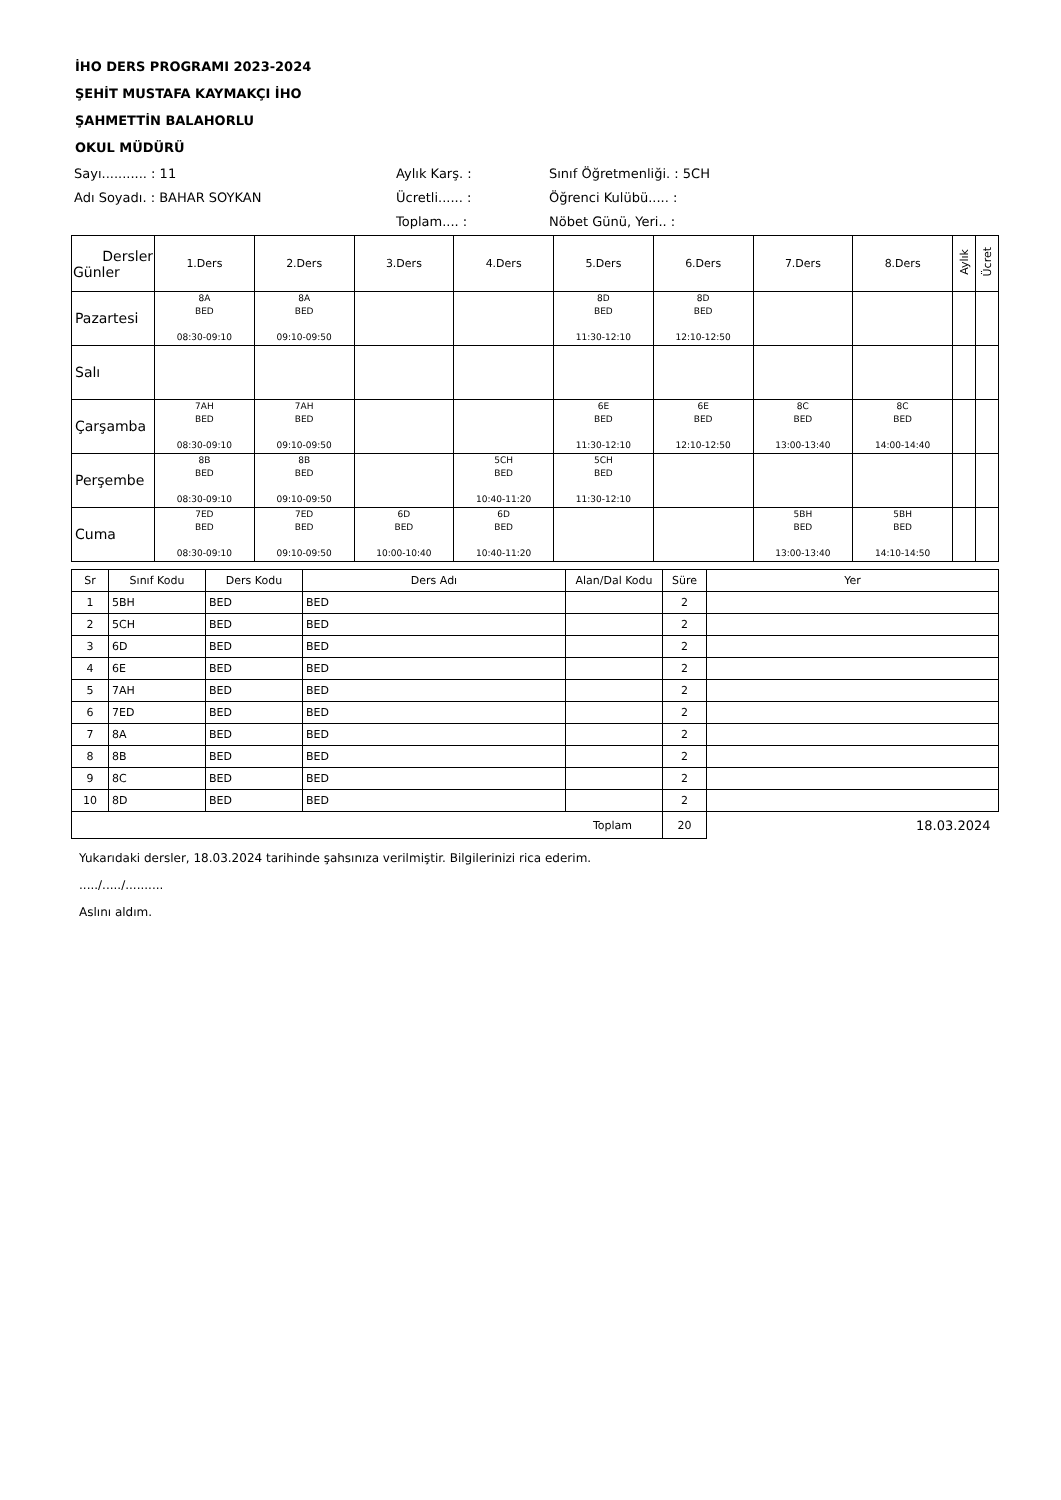İHO DERS PROGRAMI 2023-2024
ŞEHİT MUSTAFA KAYMAKÇI İHO
ŞAHMETTİN BALAHORLU
OKUL MÜDÜRÜ
Sayı........... : 11
Aylık Karş. :
Sınıf Öğretmenliği. : 5CH
Adı Soyadı. : BAHAR SOYKAN
Ücretli...... :
Öğrenci Kulübü..... :
Toplam.... :
Nöbet Günü, Yeri.. :
| Dersler Günler | 1.Ders | 2.Ders | 3.Ders | 4.Ders | 5.Ders | 6.Ders | 7.Ders | 8.Ders | Aylık | Ücret |
| --- | --- | --- | --- | --- | --- | --- | --- | --- | --- | --- |
| Pazartesi | 8A BED 08:30-09:10 | 8A BED 09:10-09:50 | | | 8D BED 11:30-12:10 | 8D BED 12:10-12:50 | | | | |
| Salı | | | | | | | | | | |
| Çarşamba | 7AH BED 08:30-09:10 | 7AH BED 09:10-09:50 | | | 6E BED 11:30-12:10 | 6E BED 12:10-12:50 | 8C BED 13:00-13:40 | 8C BED 14:00-14:40 | | |
| Perşembe | 8B BED 08:30-09:10 | 8B BED 09:10-09:50 | | 5CH BED 10:40-11:20 | 5CH BED 11:30-12:10 | | | | | |
| Cuma | 7ED BED 08:30-09:10 | 7ED BED 09:10-09:50 | 6D BED 10:00-10:40 | 6D BED 10:40-11:20 | | | 5BH BED 13:00-13:40 | 5BH BED 14:10-14:50 | | |
| Sr | Sınıf Kodu | Ders Kodu | Ders Adı | Alan/Dal Kodu | Süre | Yer |
| --- | --- | --- | --- | --- | --- | --- |
| 1 | 5BH | BED | BED | | 2 | |
| 2 | 5CH | BED | BED | | 2 | |
| 3 | 6D | BED | BED | | 2 | |
| 4 | 6E | BED | BED | | 2 | |
| 5 | 7AH | BED | BED | | 2 | |
| 6 | 7ED | BED | BED | | 2 | |
| 7 | 8A | BED | BED | | 2 | |
| 8 | 8B | BED | BED | | 2 | |
| 9 | 8C | BED | BED | | 2 | |
| 10 | 8D | BED | BED | | 2 | |
| Toplam | | | | | 20 | 18.03.2024 |
Yukarıdaki dersler, 18.03.2024 tarihinde şahsınıza verilmiştir. Bilgilerinizi rica ederim.
...../...../..........
Aslını aldım.